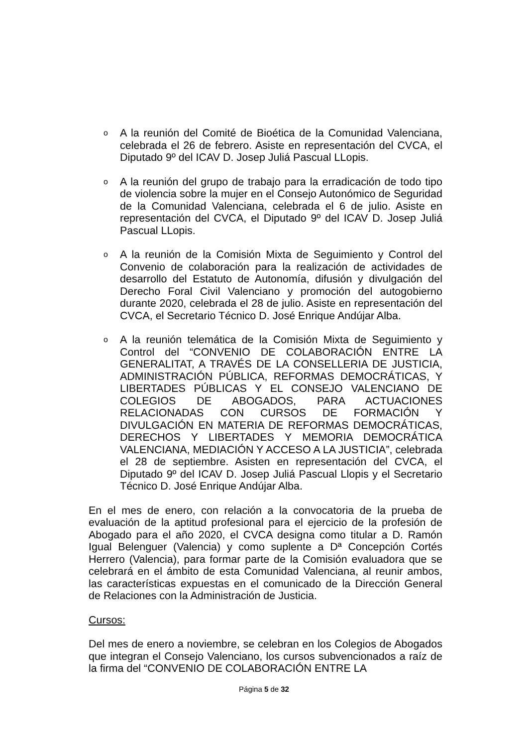o
A la reunión del Comité de Bioética de la Comunidad Valenciana, celebrada el 26 de febrero. Asiste en representación del CVCA, el Diputado 9º del ICAV D. Josep Juliá Pascual LLopis.
o
A la reunión del grupo de trabajo para la erradicación de todo tipo de violencia sobre la mujer en el Consejo Autonómico de Seguridad de la Comunidad Valenciana, celebrada el 6 de julio. Asiste en representación del CVCA, el Diputado 9º del ICAV D. Josep Juliá Pascual LLopis.
o
A la reunión de la Comisión Mixta de Seguimiento y Control del Convenio de colaboración para la realización de actividades de desarrollo del Estatuto de Autonomía, difusión y divulgación del Derecho Foral Civil Valenciano y promoción del autogobierno durante 2020, celebrada el 28 de julio. Asiste en representación del CVCA, el Secretario Técnico D. José Enrique Andújar Alba.
o
A la reunión telemática de la Comisión Mixta de Seguimiento y Control del “CONVENIO DE COLABORACIÓN ENTRE LA GENERALITAT, A TRAVÉS DE LA CONSELLERIA DE JUSTICIA, ADMINISTRACIÓN PÚBLICA, REFORMAS DEMOCRÁTICAS, Y LIBERTADES PÚBLICAS Y EL CONSEJO VALENCIANO DE COLEGIOS DE ABOGADOS, PARA ACTUACIONES RELACIONADAS CON CURSOS DE FORMACIÓN Y DIVULGACIÓN EN MATERIA DE REFORMAS DEMOCRÁTICAS, DERECHOS Y LIBERTADES Y MEMORIA DEMOCRÁTICA VALENCIANA, MEDIACIÓN Y ACCESO A LA JUSTICIA”, celebrada el 28 de septiembre. Asisten en representación del CVCA, el Diputado 9º del ICAV D. Josep Juliá Pascual Llopis y el Secretario Técnico D. José Enrique Andújar Alba.
En el mes de enero, con relación a la convocatoria de la prueba de evaluación de la aptitud profesional para el ejercicio de la profesión de Abogado para el año 2020, el CVCA designa como titular a D. Ramón Igual Belenguer (Valencia) y como suplente a Dª Concepción Cortés Herrero (Valencia), para formar parte de la Comisión evaluadora que se celebrará en el ámbito de esta Comunidad Valenciana, al reunir ambos, las características expuestas en el comunicado de la Dirección General de Relaciones con la Administración de Justicia.
Cursos:
Del mes de enero a noviembre, se celebran en los Colegios de Abogados que integran el Consejo Valenciano, los cursos subvencionados a raíz de la firma del “CONVENIO DE COLABORACIÓN ENTRE LA
Página 5 de 32